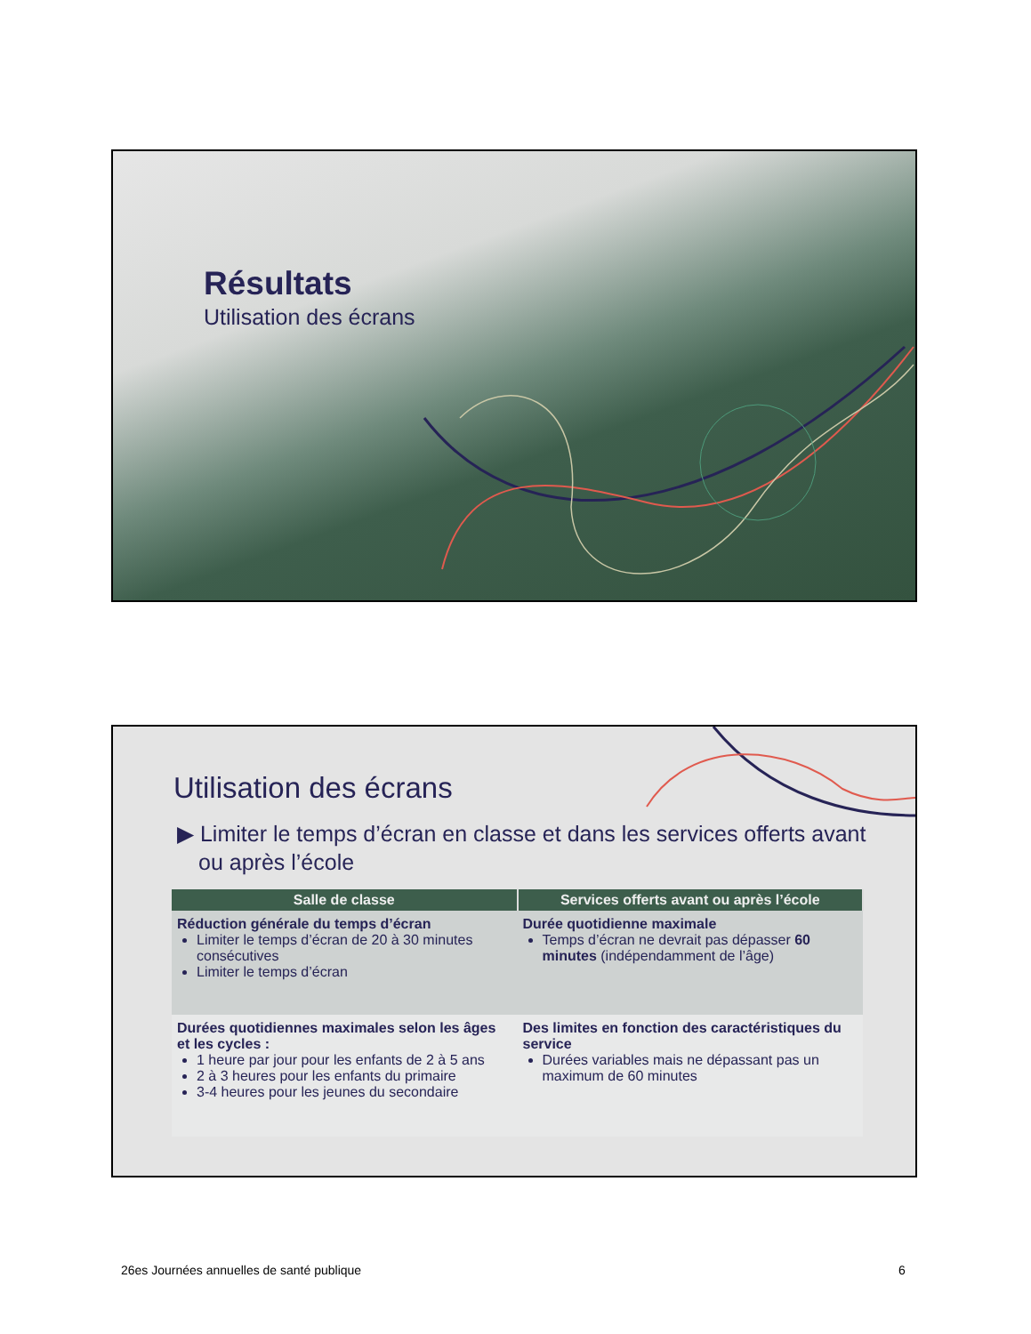Résultats
Utilisation des écrans
Utilisation des écrans
▶ Limiter le temps d’écran en classe et dans les services offerts avant ou après l’école
| Salle de classe | Services offerts avant ou après l’école |
| --- | --- |
| Réduction générale du temps d’écran Limiter le temps d’écran de 20 à 30 minutes consécutives Limiter le temps d’écran | Durée quotidienne maximale Temps d’écran ne devrait pas dépasser 60 minutes (indépendamment de l’âge) |
| Durées quotidiennes maximales selon les âges et les cycles : 1 heure par jour pour les enfants de 2 à 5 ans 2 à 3 heures pour les enfants du primaire 3-4 heures pour les jeunes du secondaire | Des limites en fonction des caractéristiques du service Durées variables mais ne dépassant pas un maximum de 60 minutes |
26es Journées annuelles de santé publique
6